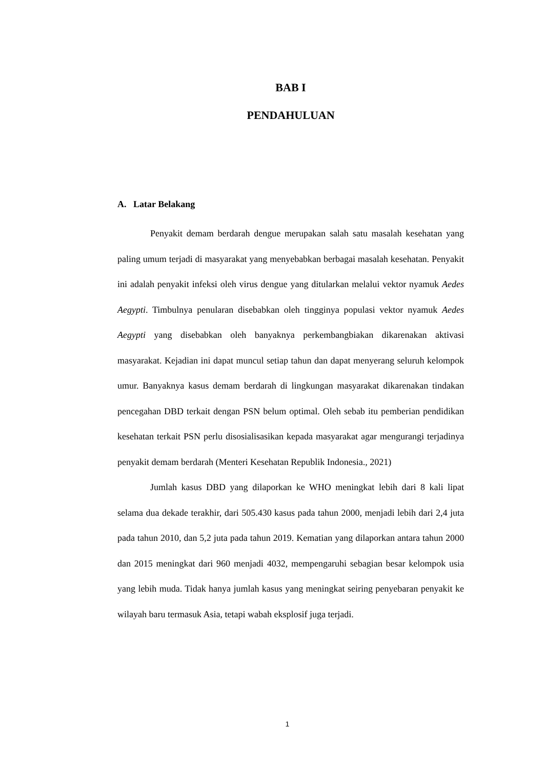BAB I
PENDAHULUAN
A. Latar Belakang
Penyakit demam berdarah dengue merupakan salah satu masalah kesehatan yang paling umum terjadi di masyarakat yang menyebabkan berbagai masalah kesehatan. Penyakit ini adalah penyakit infeksi oleh virus dengue yang ditularkan melalui vektor nyamuk Aedes Aegypti. Timbulnya penularan disebabkan oleh tingginya populasi vektor nyamuk Aedes Aegypti yang disebabkan oleh banyaknya perkembangbiakan dikarenakan aktivasi masyarakat. Kejadian ini dapat muncul setiap tahun dan dapat menyerang seluruh kelompok umur. Banyaknya kasus demam berdarah di lingkungan masyarakat dikarenakan tindakan pencegahan DBD terkait dengan PSN belum optimal. Oleh sebab itu pemberian pendidikan kesehatan terkait PSN perlu disosialisasikan kepada masyarakat agar mengurangi terjadinya penyakit demam berdarah (Menteri Kesehatan Republik Indonesia., 2021)
Jumlah kasus DBD yang dilaporkan ke WHO meningkat lebih dari 8 kali lipat selama dua dekade terakhir, dari 505.430 kasus pada tahun 2000, menjadi lebih dari 2,4 juta pada tahun 2010, dan 5,2 juta pada tahun 2019. Kematian yang dilaporkan antara tahun 2000 dan 2015 meningkat dari 960 menjadi 4032, mempengaruhi sebagian besar kelompok usia yang lebih muda. Tidak hanya jumlah kasus yang meningkat seiring penyebaran penyakit ke wilayah baru termasuk Asia, tetapi wabah eksplosif juga terjadi.
1